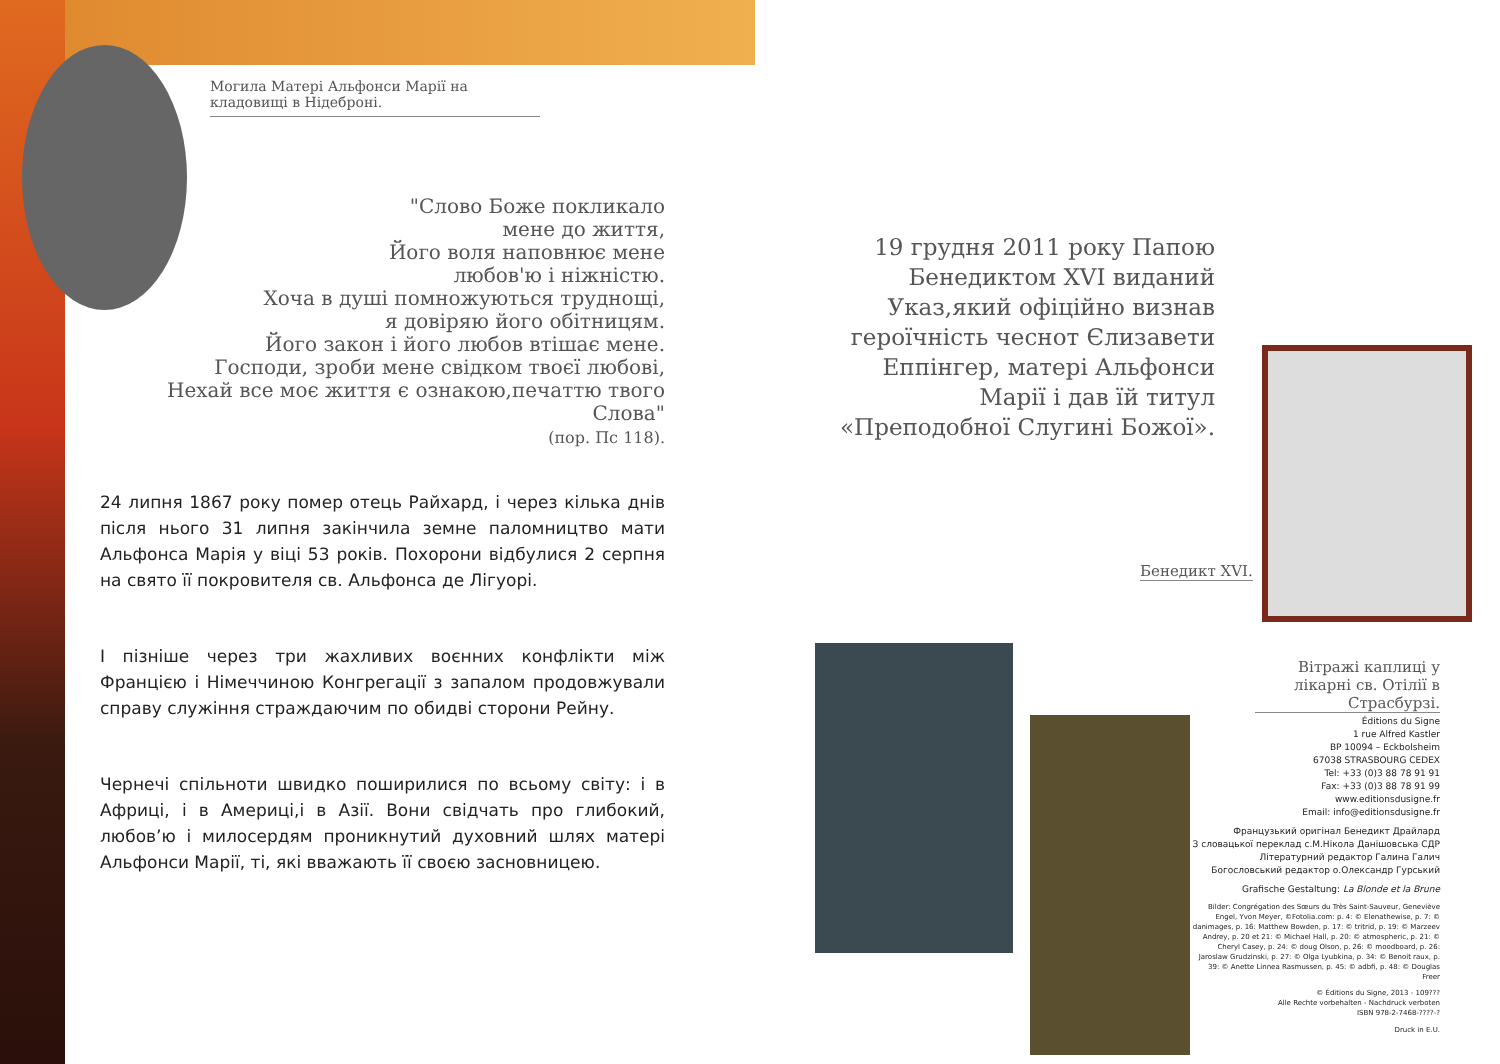Могила Матері Альфонси Марії на кладовищі в Нідеброні.
"Слово Боже покликало
мене до життя,
Його воля наповнює мене
любов'ю і ніжністю.
Хоча в душі помножуються труднощі,
я довіряю його обітницям.
Його закон і його любов втішає мене.
Господи, зроби мене свідком твоєї любові,
Нехай все моє життя є ознакою,печаттю твого Слова"
(пор. Пс 118).
24 липня 1867 року помер отець Райхард, і через кілька днів після нього 31 липня закінчила земне паломництво мати Альфонса Марія у віці 53 років. Похорони відбулися 2 серпня на свято її покровителя св. Альфонса де Лігуорі.
І пізніше через три жахливих воєнних конфлікти між Францією і Німеччиною Конгрегації з запалом продовжували справу служіння страждаючим по обидві сторони Рейну.
Чернечі спільноти швидко поширилися по всьому світу: і в Африці, і в Америці,і в Азії. Вони свідчать про глибокий, любов’ю і милосердям проникнутий духовний шлях матері Альфонси Марії, ті, які вважають її своєю засновницею.
19 грудня 2011 року Папою Бенедиктом XVI виданий Указ,який офіційно визнав героїчність чеснот Єлизавети Еппінгер, матері Альфонси Марії і дав їй титул «Преподобної Слугині Божої».
Бенедикт XVI.
Вітражі каплиці у лікарні св. Отілії в Страсбурзі.
Éditions du Signe
1 rue Alfred Kastler
BP 10094 – Eckbolsheim
67038 STRASBOURG CEDEX
Tel: +33 (0)3 88 78 91 91
Fax: +33 (0)3 88 78 91 99
www.editionsdusigne.fr
Email: info@editionsdusigne.fr
Французький оригінал Бенедикт Драйлард
З словацької переклад с.М.Нікола Данішовська СДР
Літературний редактор Галина Галич
Богословський редактор о.Олександр Гурський
Grafische Gestaltung: La Blonde et la Brune
Bilder: Congrégation des Sœurs du Très Saint-Sauveur, Geneviève Engel, Yvon Meyer, ©Fotolia.com: p. 4: © Elenathewise, p. 7: © danimages, p. 16: Matthew Bowden, p. 17: © tritrid, p. 19: © Marzeev Andrey, p. 20 et 21: © Michael Hall, p. 20: © atmospheric, p. 21: © Cheryl Casey, p. 24: © doug Olson, p. 26: © moodboard, p. 26: Jaroslaw Grudzinski, p. 27: © Olga Lyubkina, p. 34: © Benoit raux, p. 39: © Anette Linnea Rasmussen, p. 45: © adbfi, p. 48: © Douglas Freer
© Éditions du Signe, 2013 - 109???
Alle Rechte vorbehalten - Nachdruck verboten
ISBN 978-2-7468-????-?
Druck in E.U.